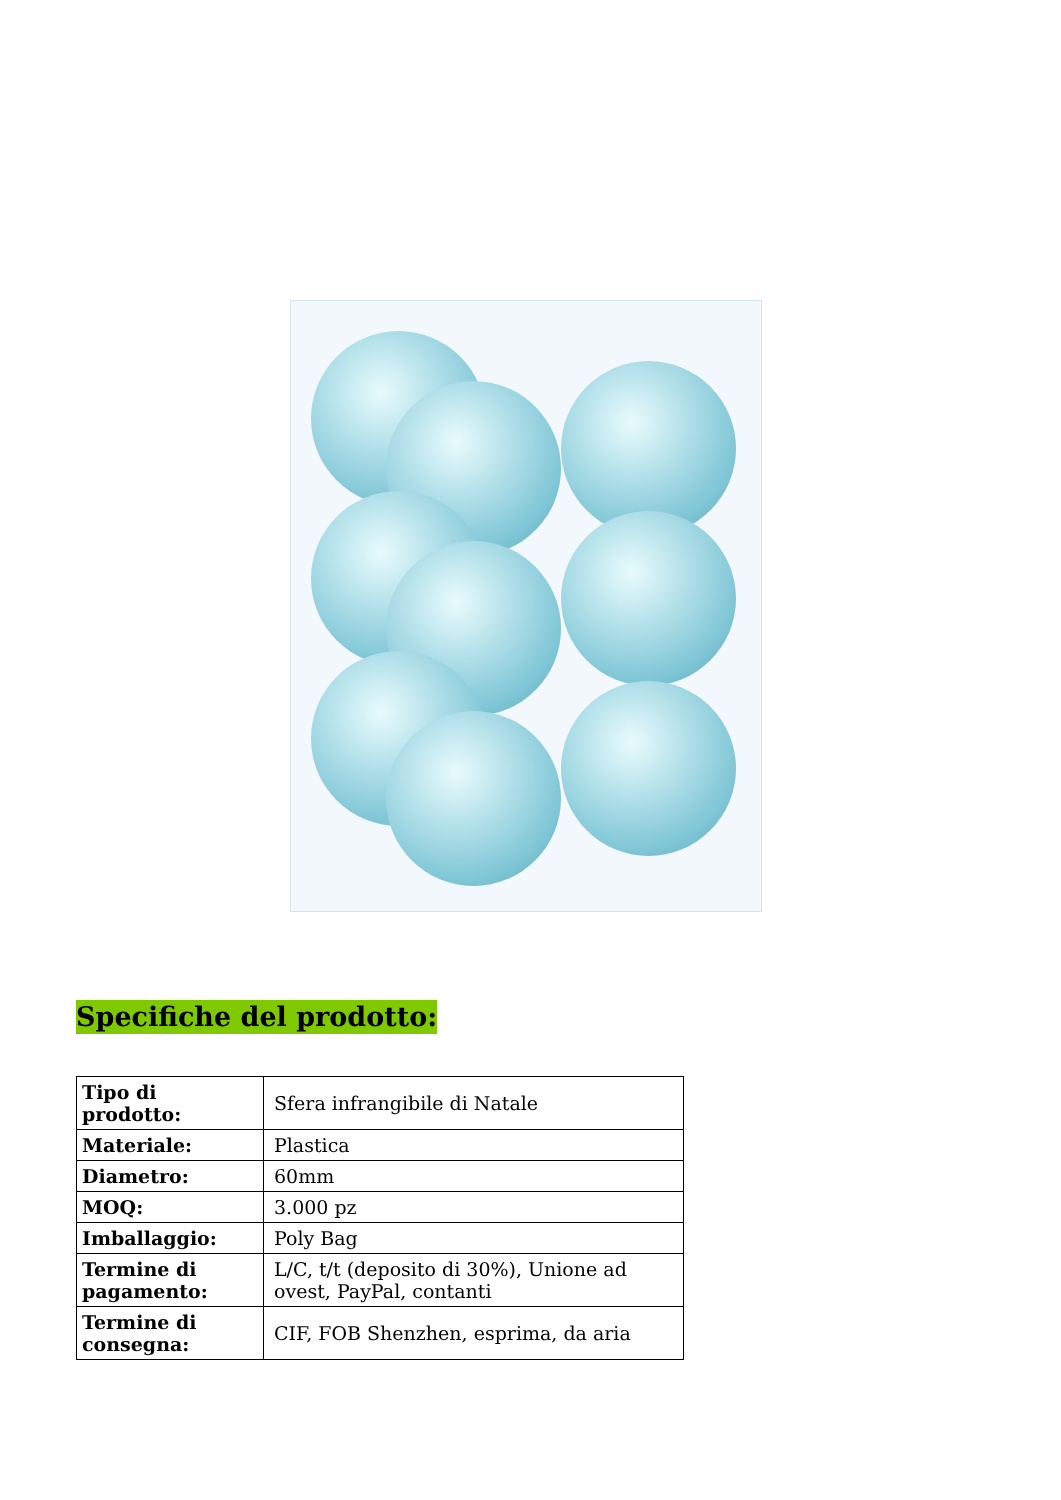Specifiche del prodotto:
| Tipo di prodotto: | Sfera infrangibile di Natale |
| Materiale: | Plastica |
| Diametro: | 60mm |
| MOQ: | 3.000 pz |
| Imballaggio: | Poly Bag |
| Termine di pagamento: | L/C, t/t (deposito di 30%), Unione ad ovest, PayPal, contanti |
| Termine di consegna: | CIF, FOB Shenzhen, esprima, da aria |